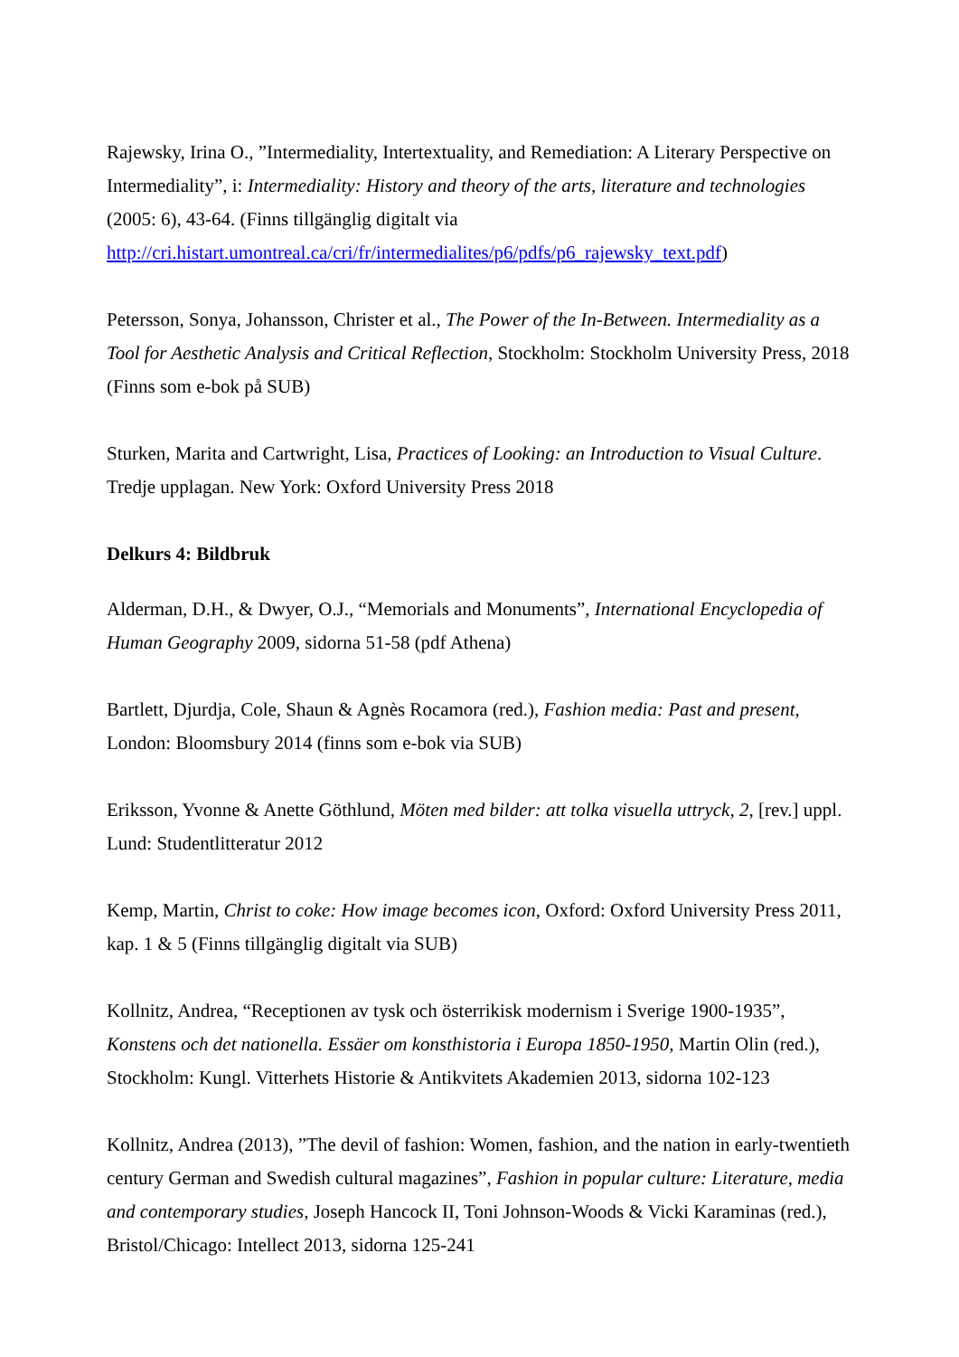Rajewsky, Irina O., ”Intermediality, Intertextuality, and Remediation: A Literary Perspective on Intermediality”, i: Intermediality: History and theory of the arts, literature and technologies (2005: 6), 43-64. (Finns tillgänglig digitalt via http://cri.histart.umontreal.ca/cri/fr/intermedialites/p6/pdfs/p6_rajewsky_text.pdf)
Petersson, Sonya, Johansson, Christer et al., The Power of the In-Between. Intermediality as a Tool for Aesthetic Analysis and Critical Reflection, Stockholm: Stockholm University Press, 2018 (Finns som e-bok på SUB)
Sturken, Marita and Cartwright, Lisa, Practices of Looking: an Introduction to Visual Culture. Tredje upplagan. New York: Oxford University Press 2018
Delkurs 4: Bildbruk
Alderman, D.H., & Dwyer, O.J., “Memorials and Monuments”, International Encyclopedia of Human Geography 2009, sidorna 51-58 (pdf Athena)
Bartlett, Djurdja, Cole, Shaun & Agnès Rocamora (red.), Fashion media: Past and present, London: Bloomsbury 2014 (finns som e-bok via SUB)
Eriksson, Yvonne & Anette Göthlund, Möten med bilder: att tolka visuella uttryck, 2, [rev.] uppl. Lund: Studentlitteratur 2012
Kemp, Martin, Christ to coke: How image becomes icon, Oxford: Oxford University Press 2011, kap. 1 & 5 (Finns tillgänglig digitalt via SUB)
Kollnitz, Andrea, “Receptionen av tysk och österrikisk modernism i Sverige 1900-1935”, Konstens och det nationella. Essäer om konsthistoria i Europa 1850-1950, Martin Olin (red.), Stockholm: Kungl. Vitterhets Historie & Antikvitets Akademien 2013, sidorna 102-123
Kollnitz, Andrea (2013), ”The devil of fashion: Women, fashion, and the nation in early-twentieth century German and Swedish cultural magazines”, Fashion in popular culture: Literature, media and contemporary studies, Joseph Hancock II, Toni Johnson-Woods & Vicki Karaminas (red.), Bristol/Chicago: Intellect 2013, sidorna 125-241